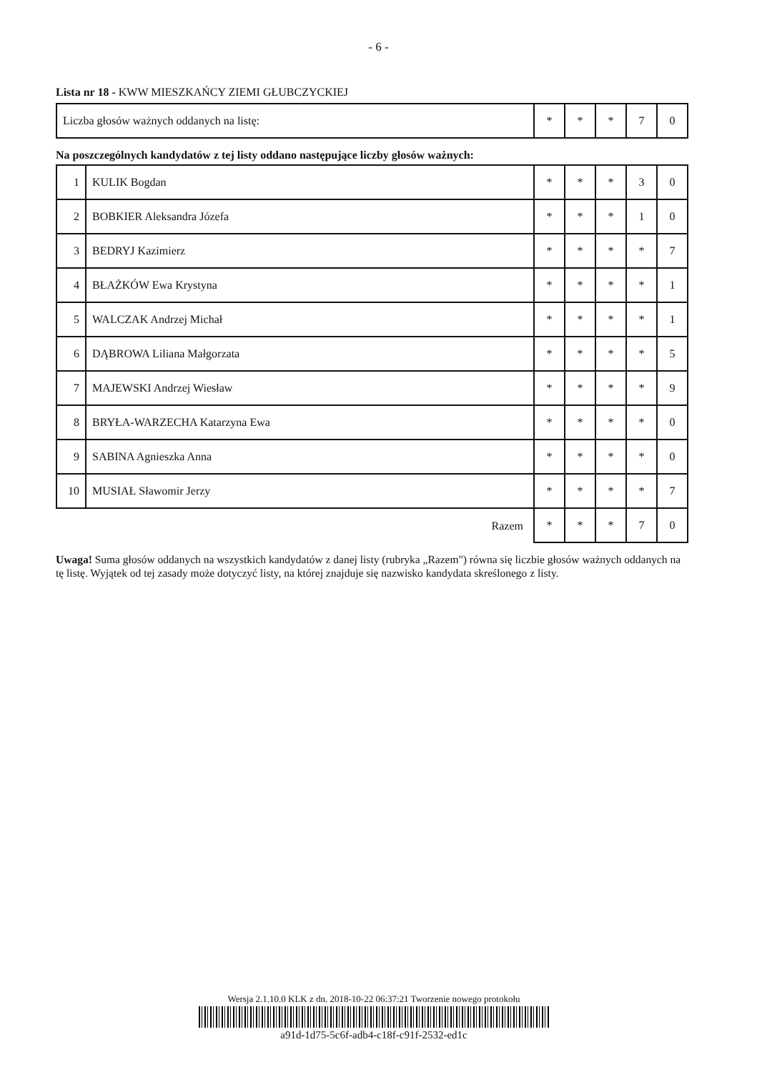- 6 -
Lista nr 18 - KWW MIESZKAŃCY ZIEMI GŁUBCZYCKIEJ
| Liczba głosów ważnych oddanych na listę: | * | * | * | 7 | 0 |
Na poszczególnych kandydatów z tej listy oddano następujące liczby głosów ważnych:
| 1 | KULIK Bogdan | * | * | * | 3 | 0 |
| 2 | BOBKIER Aleksandra Józefa | * | * | * | 1 | 0 |
| 3 | BEDRYJ Kazimierz | * | * | * | * | 7 |
| 4 | BŁAŻKÓW Ewa Krystyna | * | * | * | * | 1 |
| 5 | WALCZAK Andrzej Michał | * | * | * | * | 1 |
| 6 | DĄBROWA Liliana Małgorzata | * | * | * | * | 5 |
| 7 | MAJEWSKI Andrzej Wiesław | * | * | * | * | 9 |
| 8 | BRYŁA-WARZECHA Katarzyna Ewa | * | * | * | * | 0 |
| 9 | SABINA Agnieszka Anna | * | * | * | * | 0 |
| 10 | MUSIAŁ Sławomir Jerzy | * | * | * | * | 7 |
| Razem | | * | * | * | 7 | 0 |
Uwaga! Suma głosów oddanych na wszystkich kandydatów z danej listy (rubryka „Razem") równa się liczbie głosów ważnych oddanych na tę listę. Wyjątek od tej zasady może dotyczyć listy, na której znajduje się nazwisko kandydata skreślonego z listy.
Wersja 2.1.10.0 KLK z dn. 2018-10-22 06:37:21 Tworzenie nowego protokołu
a91d-1d75-5c6f-adb4-c18f-c91f-2532-ed1c